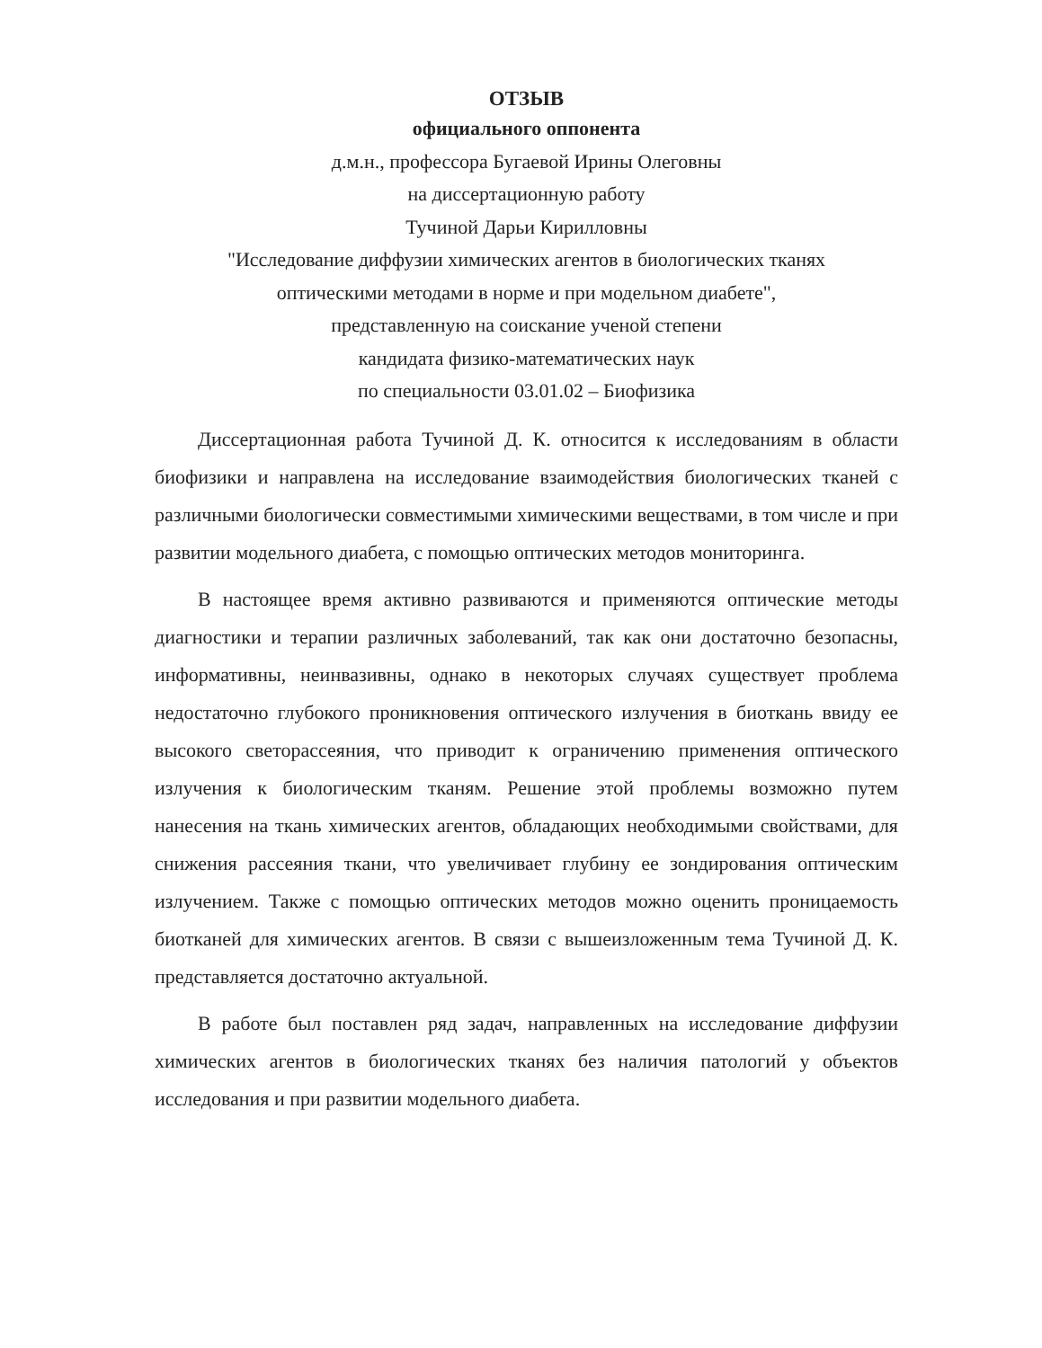ОТЗЫВ
официального оппонента
д.м.н., профессора Бугаевой Ирины Олеговны
на диссертационную работу
Тучиной Дарьи Кирилловны
"Исследование диффузии химических агентов в биологических тканях
оптическими методами в норме и при модельном диабете",
представленную на соискание ученой степени
кандидата физико-математических наук
по специальности 03.01.02 – Биофизика
Диссертационная работа Тучиной Д. К. относится к исследованиям в области биофизики и направлена на исследование взаимодействия биологических тканей с различными биологически совместимыми химическими веществами, в том числе и при развитии модельного диабета, с помощью оптических методов мониторинга.
В настоящее время активно развиваются и применяются оптические методы диагностики и терапии различных заболеваний, так как они достаточно безопасны, информативны, неинвазивны, однако в некоторых случаях существует проблема недостаточно глубокого проникновения оптического излучения в биоткань ввиду ее высокого светорассеяния, что приводит к ограничению применения оптического излучения к биологическим тканям. Решение этой проблемы возможно путем нанесения на ткань химических агентов, обладающих необходимыми свойствами, для снижения рассеяния ткани, что увеличивает глубину ее зондирования оптическим излучением. Также с помощью оптических методов можно оценить проницаемость биотканей для химических агентов. В связи с вышеизложенным тема Тучиной Д. К. представляется достаточно актуальной.
В работе был поставлен ряд задач, направленных на исследование диффузии химических агентов в биологических тканях без наличия патологий у объектов исследования и при развитии модельного диабета.